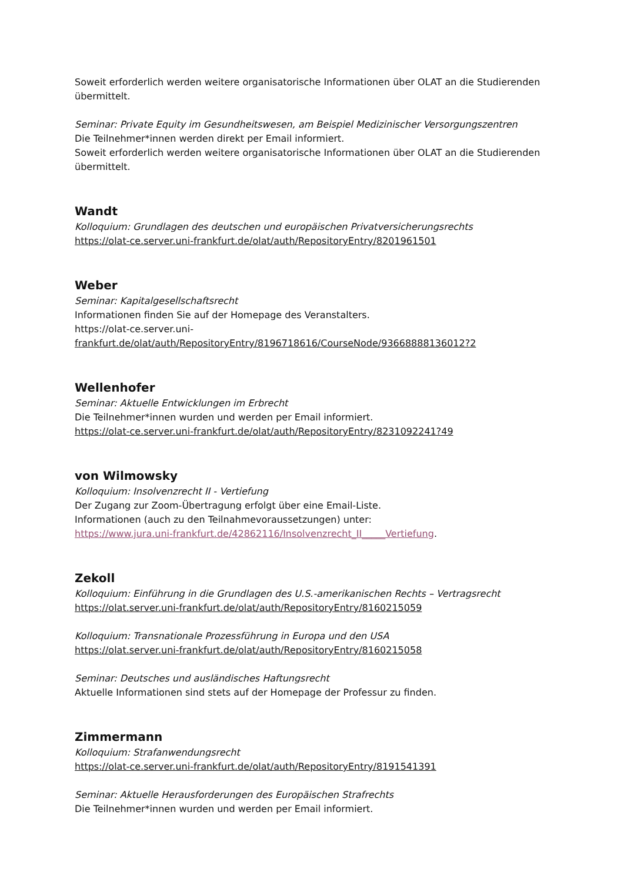Soweit erforderlich werden weitere organisatorische Informationen über OLAT an die Studierenden übermittelt.
Seminar: Private Equity im Gesundheitswesen, am Beispiel Medizinischer Versorgungszentren
Die Teilnehmer*innen werden direkt per Email informiert.
Soweit erforderlich werden weitere organisatorische Informationen über OLAT an die Studierenden übermittelt.
Wandt
Kolloquium: Grundlagen des deutschen und europäischen Privatversicherungsrechts
https://olat-ce.server.uni-frankfurt.de/olat/auth/RepositoryEntry/8201961501
Weber
Seminar: Kapitalgesellschaftsrecht
Informationen finden Sie auf der Homepage des Veranstalters.
https://olat-ce.server.uni-
frankfurt.de/olat/auth/RepositoryEntry/8196718616/CourseNode/93668888136012?2
Wellenhofer
Seminar: Aktuelle Entwicklungen im Erbrecht
Die Teilnehmer*innen wurden und werden per Email informiert.
https://olat-ce.server.uni-frankfurt.de/olat/auth/RepositoryEntry/8231092241?49
von Wilmowsky
Kolloquium: Insolvenzrecht II - Vertiefung
Der Zugang zur Zoom-Übertragung erfolgt über eine Email-Liste.
Informationen (auch zu den Teilnahmevoraussetzungen) unter:
https://www.jura.uni-frankfurt.de/42862116/Insolvenzrecht_II_____Vertiefung.
Zekoll
Kolloquium: Einführung in die Grundlagen des U.S.-amerikanischen Rechts – Vertragsrecht
https://olat.server.uni-frankfurt.de/olat/auth/RepositoryEntry/8160215059
Kolloquium: Transnationale Prozessführung in Europa und den USA
https://olat.server.uni-frankfurt.de/olat/auth/RepositoryEntry/8160215058
Seminar: Deutsches und ausländisches Haftungsrecht
Aktuelle Informationen sind stets auf der Homepage der Professur zu finden.
Zimmermann
Kolloquium: Strafanwendungsrecht
https://olat-ce.server.uni-frankfurt.de/olat/auth/RepositoryEntry/8191541391
Seminar: Aktuelle Herausforderungen des Europäischen Strafrechts
Die Teilnehmer*innen wurden und werden per Email informiert.